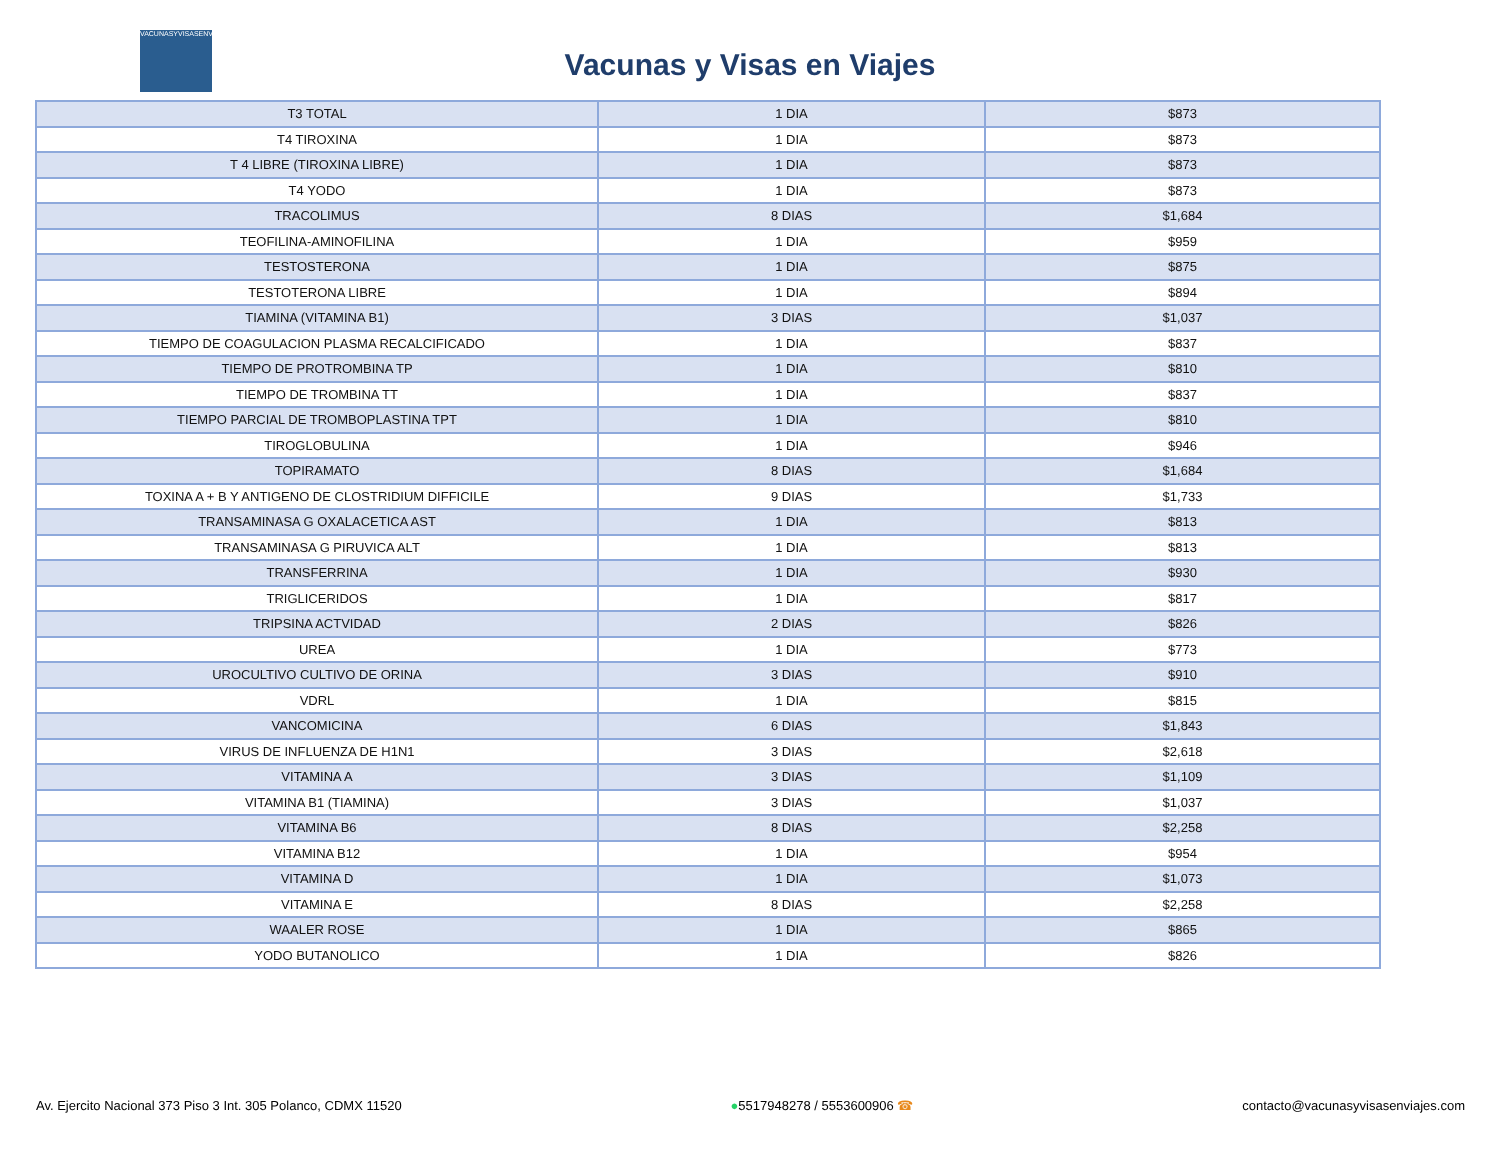VACUNASYVISASENVIAJES
Vacunas y Visas en Viajes
| T3 TOTAL | 1 DIA | $873 |
| T4 TIROXINA | 1 DIA | $873 |
| T 4 LIBRE (TIROXINA LIBRE) | 1 DIA | $873 |
| T4 YODO | 1 DIA | $873 |
| TRACOLIMUS | 8 DIAS | $1,684 |
| TEOFILINA-AMINOFILINA | 1 DIA | $959 |
| TESTOSTERONA | 1 DIA | $875 |
| TESTOTERONA LIBRE | 1 DIA | $894 |
| TIAMINA (VITAMINA B1) | 3 DIAS | $1,037 |
| TIEMPO DE COAGULACION PLASMA RECALCIFICADO | 1 DIA | $837 |
| TIEMPO DE PROTROMBINA TP | 1 DIA | $810 |
| TIEMPO DE TROMBINA TT | 1 DIA | $837 |
| TIEMPO PARCIAL DE TROMBOPLASTINA TPT | 1 DIA | $810 |
| TIROGLOBULINA | 1 DIA | $946 |
| TOPIRAMATO | 8 DIAS | $1,684 |
| TOXINA A + B Y ANTIGENO DE CLOSTRIDIUM DIFFICILE | 9 DIAS | $1,733 |
| TRANSAMINASA G OXALACETICA AST | 1 DIA | $813 |
| TRANSAMINASA G PIRUVICA ALT | 1 DIA | $813 |
| TRANSFERRINA | 1 DIA | $930 |
| TRIGLICERIDOS | 1 DIA | $817 |
| TRIPSINA ACTVIDAD | 2 DIAS | $826 |
| UREA | 1 DIA | $773 |
| UROCULTIVO CULTIVO DE ORINA | 3 DIAS | $910 |
| VDRL | 1 DIA | $815 |
| VANCOMICINA | 6 DIAS | $1,843 |
| VIRUS DE INFLUENZA DE H1N1 | 3 DIAS | $2,618 |
| VITAMINA A | 3 DIAS | $1,109 |
| VITAMINA B1 (TIAMINA) | 3 DIAS | $1,037 |
| VITAMINA B6 | 8 DIAS | $2,258 |
| VITAMINA B12 | 1 DIA | $954 |
| VITAMINA D | 1 DIA | $1,073 |
| VITAMINA E | 8 DIAS | $2,258 |
| WAALER ROSE | 1 DIA | $865 |
| YODO BUTANOLICO | 1 DIA | $826 |
Av. Ejercito Nacional 373 Piso 3 Int. 305 Polanco, CDMX 11520 ●5517948278 / 5553600906 ☎ contacto@vacunasyvisasenviajes.com